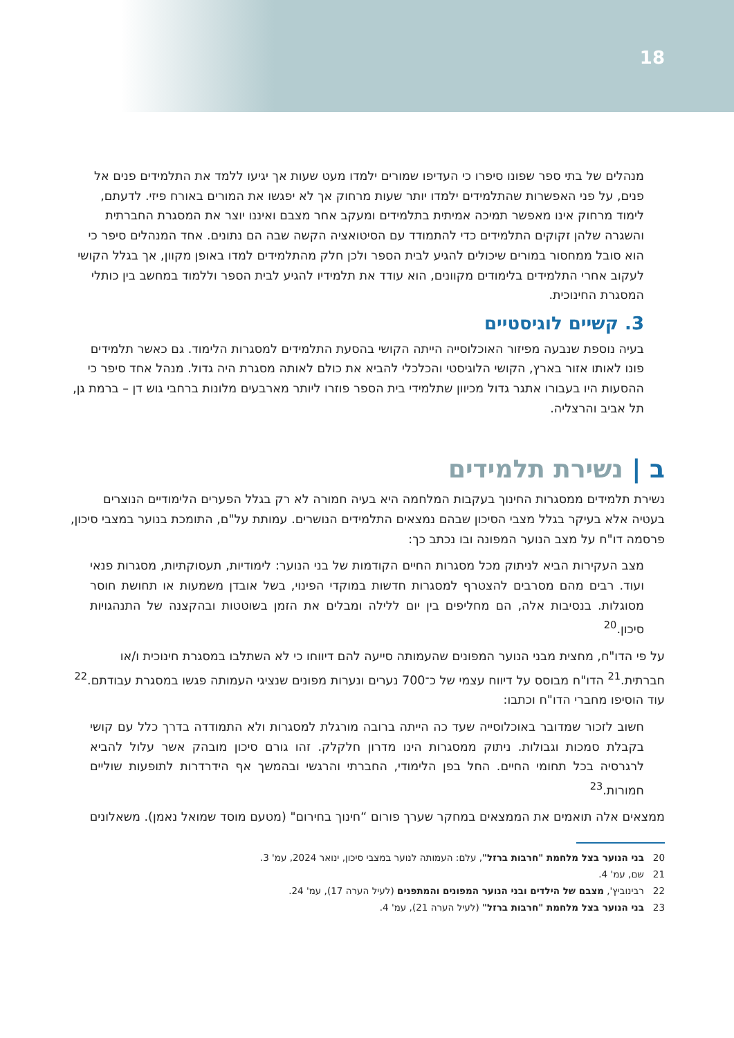18
מנהלים של בתי ספר שפונו סיפרו כי העדיפו שמורים ילמדו מעט שעות אך יגיעו ללמד את התלמידים פנים אל פנים, על פני האפשרות שהתלמידים ילמדו יותר שעות מרחוק אך לא יפגשו את המורים באורח פיזי. לדעתם, לימוד מרחוק אינו מאפשר תמיכה אמיתית בתלמידים ומעקב אחר מצבם ואיננו יוצר את המסגרת החברתית והשגרה שלהן זקוקים התלמידים כדי להתמודד עם הסיטואציה הקשה שבה הם נתונים. אחד המנהלים סיפר כי הוא סובל ממחסור במורים שיכולים להגיע לבית הספר ולכן חלק מהתלמידים למדו באופן מקוון, אך בגלל הקושי לעקוב אחרי התלמידים בלימודים מקוונים, הוא עודד את תלמידיו להגיע לבית הספר וללמוד במחשב בין כותלי המסגרת החינוכית.
3. קשיים לוגיסטיים
בעיה נוספת שנבעה מפיזור האוכלוסייה הייתה הקושי בהסעת התלמידים למסגרות הלימוד. גם כאשר תלמידים פונו לאותו אזור בארץ, הקושי הלוגיסטי והכלכלי להביא את כולם לאותה מסגרת היה גדול. מנהל אחד סיפר כי ההסעות היו בעבורו אתגר גדול מכיוון שתלמידי בית הספר פוזרו ליותר מארבעים מלונות ברחבי גוש דן – ברמת גן, תל אביב והרצליה.
ב | נשירת תלמידים
נשירת תלמידים ממסגרות החינוך בעקבות המלחמה היא בעיה חמורה לא רק בגלל הפערים הלימודיים הנוצרים בעטיה אלא בעיקר בגלל מצבי הסיכון שבהם נמצאים התלמידים הנושרים. עמותת על"ם, התומכת בנוער במצבי סיכון, פרסמה דו"ח על מצב הנוער המפונה ובו נכתב כך:
מצב העקירות הביא לניתוק מכל מסגרות החיים הקודמות של בני הנוער: לימודיות, תעסוקתיות, מסגרות פנאי ועוד. רבים מהם מסרבים להצטרף למסגרות חדשות במוקדי הפינוי, בשל אובדן משמעות או תחושת חוסר מסוגלות. בנסיבות אלה, הם מחליפים בין יום ללילה ומבלים את הזמן בשוטטות ובהקצנה של התנהגויות סיכון.<sup>20</sup>
על פי הדו"ח, מחצית מבני הנוער המפונים שהעמותה סייעה להם דיווחו כי לא השתלבו במסגרת חינוכית ו/או חברתית.<sup>21</sup> הדו"ח מבוסס על דיווח עצמי של כ־700 נערים ונערות מפונים שנציגי העמותה פגשו במסגרת עבודתם.<sup>22</sup> עוד הוסיפו מחברי הדו"ח וכתבו:
חשוב לזכור שמדובר באוכלוסייה שעד כה הייתה ברובה מורגלת למסגרות ולא התמודדה בדרך כלל עם קושי בקבלת סמכות וגבולות. ניתוק ממסגרות הינו מדרון חלקלק. זהו גורם סיכון מובהק אשר עלול להביא לרגרסיה בכל תחומי החיים. החל בפן הלימודי, החברתי והרגשי ובהמשך אף הידרדרות לתופעות שוליים חמורות.<sup>23</sup>
ממצאים אלה תואמים את הממצאים במחקר שערך פורום “חינוך בחירום" (מטעם מוסד שמואל נאמן). משאלונים
20 בני הנוער בצל מלחמת "חרבות ברזל", עלם: העמותה לנוער במצבי סיכון, ינואר 2024, עמ' 3.
21 שם, עמ' 4.
22 רבינוביץ', מצבם של הילדים ובני הנוער המפונים והמתפנים (לעיל הערה 17), עמ' 24.
23 בני הנוער בצל מלחמת "חרבות ברזל" (לעיל הערה 21), עמ' 4.